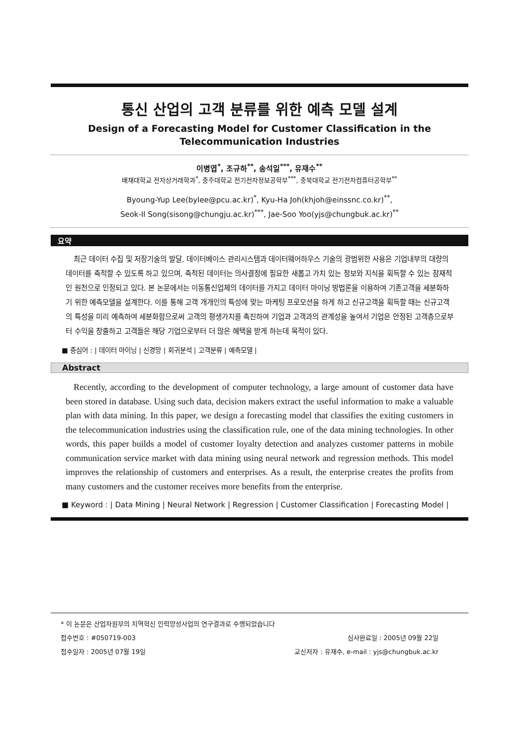통신 산업의 고객 분류를 위한 예측 모델 설계
Design of a Forecasting Model for Customer Classification in the Telecommunication Industries
이병엽<sup>*</sup>, 조규하<sup>**</sup>, 송석일<sup>***</sup>, 유재수<sup>**</sup>
배재대학교 전자상거래학과<sup>*</sup>, 충주대학교 전기전자정보공학부<sup>***</sup>, 충북대학교 전기전자컴퓨터공학부<sup>**</sup>
Byoung-Yup Lee(bylee@pcu.ac.kr)<sup>*</sup>, Kyu-Ha Joh(khjoh@einssnc.co.kr)<sup>**</sup>,
Seok-Il Song(sisong@chungju.ac.kr)<sup>***</sup>, Jae-Soo Yoo(yjs@chungbuk.ac.kr)<sup>**</sup>
요약
최근 데이터 수집 및 저장기술의 발달, 데이터베이스 관리시스템과 데이터웨어하우스 기술의 광범위한 사용은 기업내부의 대량의 데이터를 축적할 수 있도록 하고 있으며, 축적된 데이터는 의사결정에 필요한 새롭고 가치 있는 정보와 지식을 획득할 수 있는 잠재적인 원천으로 인정되고 있다. 본 논문에서는 이동통신업체의 데이터를 가지고 데이터 마이닝 방법론을 이용하여 기존고객을 세분화하기 위한 예측모델을 설계한다. 이를 통해 고객 개개인의 특성에 맞는 마케팅 프로모션을 하게 하고 신규고객을 획득할 때는 신규고객의 특성을 미리 예측하여 세분화함으로써 고객의 평생가치를 촉진하여 기업과 고객과의 관계성을 높여서 기업은 안정된 고객층으로부터 수익을 창출하고 고객들은 해당 기업으로부터 더 많은 혜택을 받게 하는데 목적이 있다.
■ 중심어 : | 데이터 마이닝 | 신경망 | 회귀분석 | 고객분류 | 예측모델 |
Abstract
Recently, according to the development of computer technology, a large amount of customer data have been stored in database. Using such data, decision makers extract the useful information to make a valuable plan with data mining. In this paper, we design a forecasting model that classifies the exiting customers in the telecommunication industries using the classification rule, one of the data mining technologies. In other words, this paper builds a model of customer loyalty detection and analyzes customer patterns in mobile communication service market with data mining using neural network and regression methods. This model improves the relationship of customers and enterprises. As a result, the enterprise creates the profits from many customers and the customer receives more benefits from the enterprise.
■ Keyword : | Data Mining | Neural Network | Regression | Customer Classification | Forecasting Model |
* 이 논문은 산업자원부의 지역혁신 인력양성사업의 연구결과로 수행되었습니다
접수번호 : #050719-003 심사완료일 : 2005년 09월 22일
접수일자 : 2005년 07월 19일 교신저자 : 유재수, e-mail : yjs@chungbuk.ac.kr